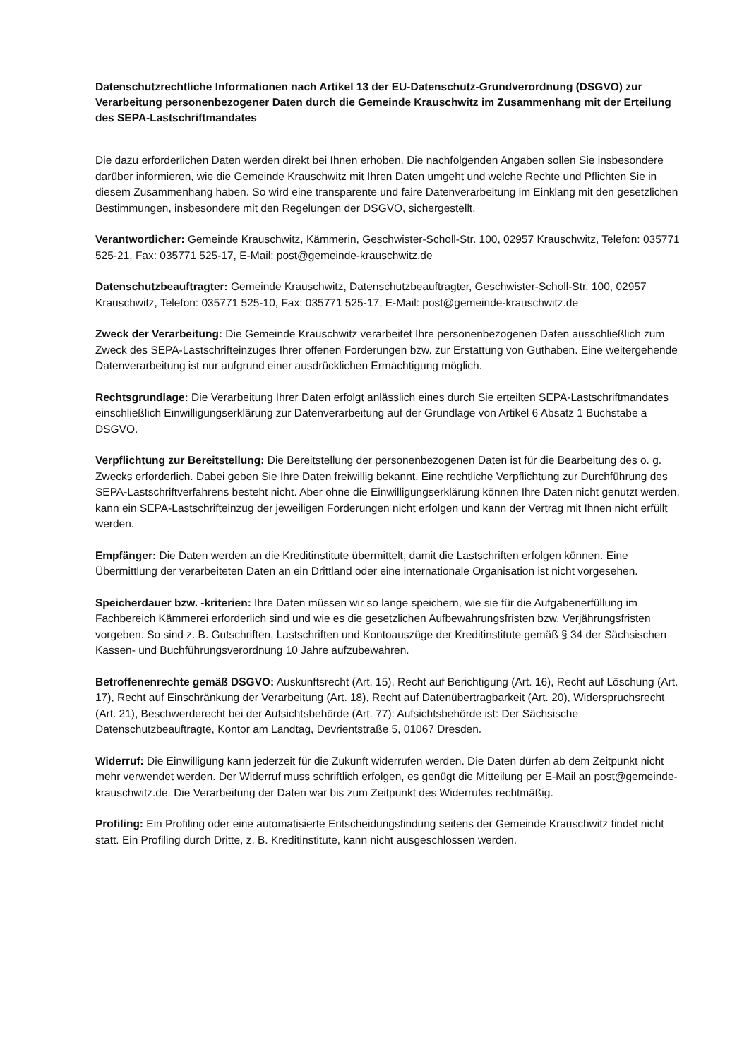Datenschutzrechtliche Informationen nach Artikel 13 der EU-Datenschutz-Grundverordnung (DSGVO) zur Verarbeitung personenbezogener Daten durch die Gemeinde Krauschwitz im Zusammenhang mit der Erteilung des SEPA-Lastschriftmandates
Die dazu erforderlichen Daten werden direkt bei Ihnen erhoben. Die nachfolgenden Angaben sollen Sie insbesondere darüber informieren, wie die Gemeinde Krauschwitz mit Ihren Daten umgeht und welche Rechte und Pflichten Sie in diesem Zusammenhang haben. So wird eine transparente und faire Datenverarbeitung im Einklang mit den gesetzlichen Bestimmungen, insbesondere mit den Regelungen der DSGVO, sichergestellt.
Verantwortlicher: Gemeinde Krauschwitz, Kämmerin, Geschwister-Scholl-Str. 100, 02957 Krauschwitz, Telefon: 035771 525-21, Fax: 035771 525-17, E-Mail: post@gemeinde-krauschwitz.de
Datenschutzbeauftragter: Gemeinde Krauschwitz, Datenschutzbeauftragter, Geschwister-Scholl-Str. 100, 02957 Krauschwitz, Telefon: 035771 525-10, Fax: 035771 525-17, E-Mail: post@gemeinde-krauschwitz.de
Zweck der Verarbeitung: Die Gemeinde Krauschwitz verarbeitet Ihre personenbezogenen Daten ausschließlich zum Zweck des SEPA-Lastschrifteinzuges Ihrer offenen Forderungen bzw. zur Erstattung von Guthaben. Eine weitergehende Datenverarbeitung ist nur aufgrund einer ausdrücklichen Ermächtigung möglich.
Rechtsgrundlage: Die Verarbeitung Ihrer Daten erfolgt anlässlich eines durch Sie erteilten SEPA-Lastschriftmandates einschließlich Einwilligungserklärung zur Datenverarbeitung auf der Grundlage von Artikel 6 Absatz 1 Buchstabe a DSGVO.
Verpflichtung zur Bereitstellung: Die Bereitstellung der personenbezogenen Daten ist für die Bearbeitung des o. g. Zwecks erforderlich. Dabei geben Sie Ihre Daten freiwillig bekannt. Eine rechtliche Verpflichtung zur Durchführung des SEPA-Lastschriftverfahrens besteht nicht. Aber ohne die Einwilligungserklärung können Ihre Daten nicht genutzt werden, kann ein SEPA-Lastschrifteinzug der jeweiligen Forderungen nicht erfolgen und kann der Vertrag mit Ihnen nicht erfüllt werden.
Empfänger: Die Daten werden an die Kreditinstitute übermittelt, damit die Lastschriften erfolgen können. Eine Übermittlung der verarbeiteten Daten an ein Drittland oder eine internationale Organisation ist nicht vorgesehen.
Speicherdauer bzw. -kriterien: Ihre Daten müssen wir so lange speichern, wie sie für die Aufgabenerfüllung im Fachbereich Kämmerei erforderlich sind und wie es die gesetzlichen Aufbewahrungsfristen bzw. Verjährungsfristen vorgeben. So sind z. B. Gutschriften, Lastschriften und Kontoauszüge der Kreditinstitute gemäß § 34 der Sächsischen Kassen- und Buchführungsverordnung 10 Jahre aufzubewahren.
Betroffenenrechte gemäß DSGVO: Auskunftsrecht (Art. 15), Recht auf Berichtigung (Art. 16), Recht auf Löschung (Art. 17), Recht auf Einschränkung der Verarbeitung (Art. 18), Recht auf Datenübertragbarkeit (Art. 20), Widerspruchsrecht (Art. 21), Beschwerderecht bei der Aufsichtsbehörde (Art. 77): Aufsichtsbehörde ist: Der Sächsische Datenschutzbeauftragte, Kontor am Landtag, Devrientstraße 5, 01067 Dresden.
Widerruf: Die Einwilligung kann jederzeit für die Zukunft widerrufen werden. Die Daten dürfen ab dem Zeitpunkt nicht mehr verwendet werden. Der Widerruf muss schriftlich erfolgen, es genügt die Mitteilung per E-Mail an post@gemeinde-krauschwitz.de. Die Verarbeitung der Daten war bis zum Zeitpunkt des Widerrufes rechtmäßig.
Profiling: Ein Profiling oder eine automatisierte Entscheidungsfindung seitens der Gemeinde Krauschwitz findet nicht statt. Ein Profiling durch Dritte, z. B. Kreditinstitute, kann nicht ausgeschlossen werden.